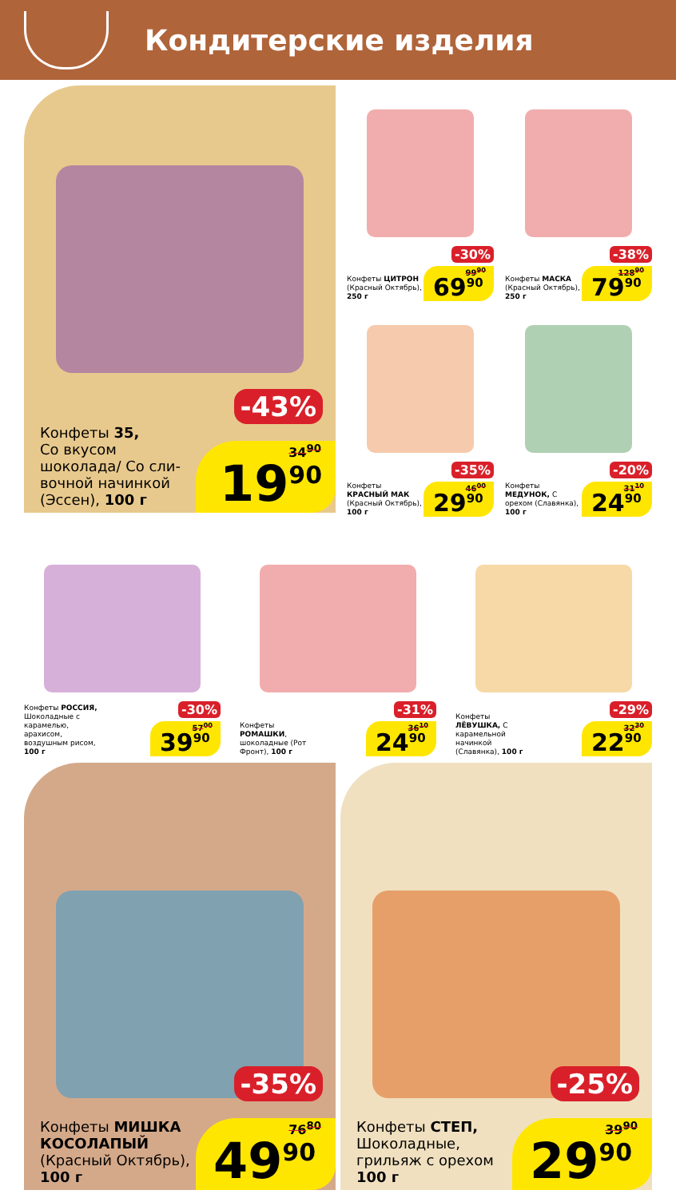Кондитерские изделия
-43%
Конфеты 35,
Со вкусом
шоколада/ Со сли-
вочной начинкой
(Эссен), 100 г
34<sup>90</sup>
19<sup>90</sup>
-30%
Конфеты ЦИТРОН (Красный Октябрь), 250 г
99<sup>90</sup>
69<sup>90</sup>
-38%
Конфеты МАСКА (Красный Октябрь), 250 г
128<sup>90</sup>
79<sup>90</sup>
-35%
Конфеты КРАСНЫЙ МАК (Красный Октябрь), 100 г
46<sup>00</sup>
29<sup>90</sup>
-20%
Конфеты МЕДУНОК, С орехом (Славянка), 100 г
31<sup>10</sup>
24<sup>90</sup>
-30%
Конфеты РОССИЯ, Шоколадные с карамелью, арахисом, воздушным рисом, 100 г
57<sup>00</sup>
39<sup>90</sup>
-31%
Конфеты РОМАШКИ, шоколадные (Рот Фронт), 100 г
36<sup>10</sup>
24<sup>90</sup>
-29%
Конфеты ЛЁВУШКА, С карамельной начинкой (Славянка), 100 г
32<sup>30</sup>
22<sup>90</sup>
-35%
Конфеты МИШКА
КОСОЛАПЫЙ
(Красный Октябрь),
100 г
76<sup>80</sup>
49<sup>90</sup>
-25%
Конфеты СТЕП,
Шоколадные,
грильяж с орехом
100 г
39<sup>90</sup>
29<sup>90</sup>